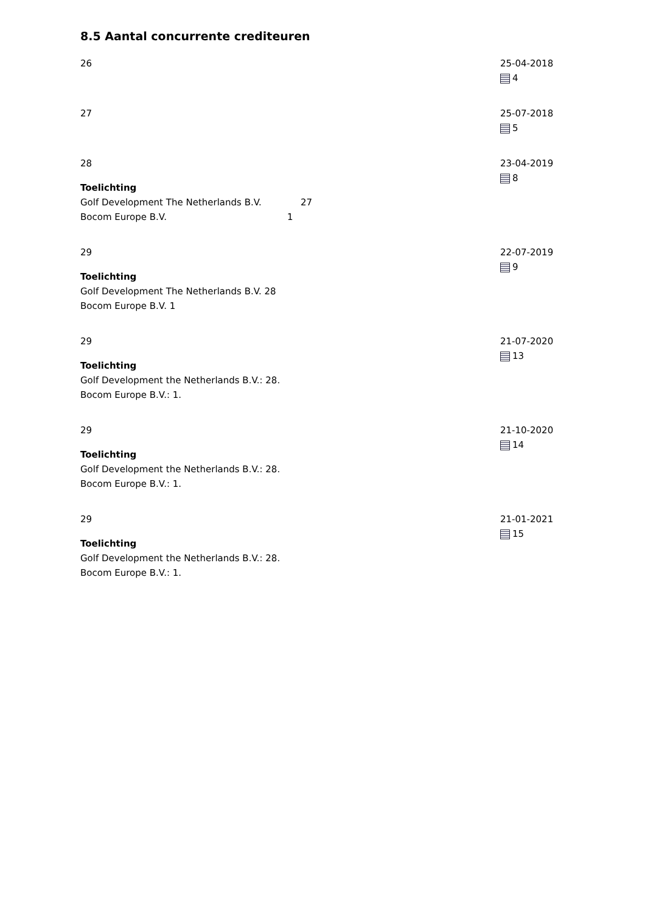8.5 Aantal concurrente crediteuren
26 25-04-2018
4
27 25-07-2018
5
28
Toelichting
Golf Development The Netherlands B.V. 27
Bocom Europe B.V. 1
23-04-2019
8
29
Toelichting
Golf Development The Netherlands B.V. 28
Bocom Europe B.V. 1
22-07-2019
9
29
Toelichting
Golf Development the Netherlands B.V.: 28.
Bocom Europe B.V.: 1.
21-07-2020
13
29
Toelichting
Golf Development the Netherlands B.V.: 28.
Bocom Europe B.V.: 1.
21-10-2020
14
29
Toelichting
Golf Development the Netherlands B.V.: 28.
Bocom Europe B.V.: 1.
21-01-2021
15